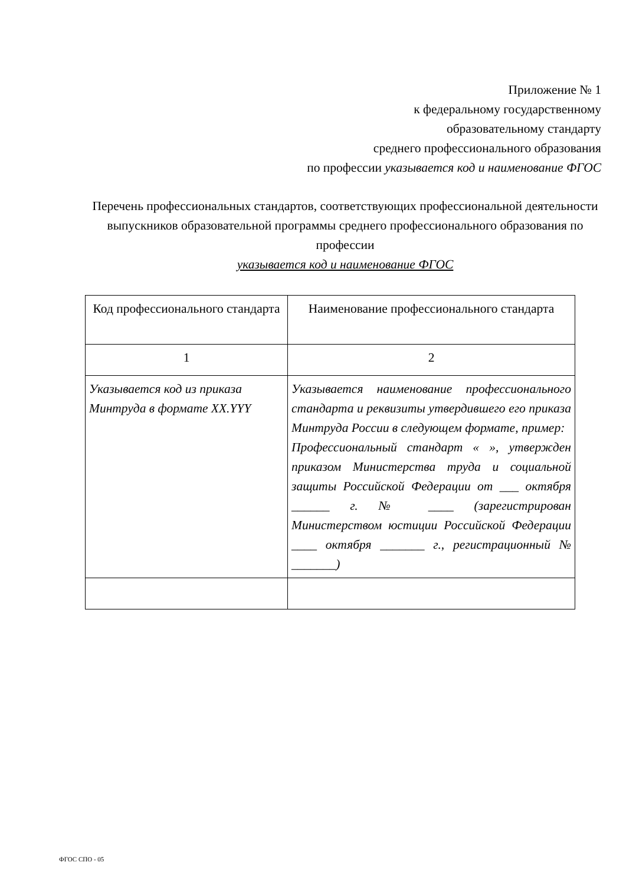Приложение № 1
к федеральному государственному
образовательному стандарту
среднего профессионального образования
по профессии указывается код и наименование ФГОС
Перечень профессиональных стандартов, соответствующих профессиональной деятельности выпускников образовательной программы среднего профессионального образования по профессии
указывается код и наименование ФГОС
| Код профессионального стандарта | Наименование профессионального стандарта |
| --- | --- |
| 1 | 2 |
| Указывается код из приказа Минтруда в формате XX.YYY | Указывается наименование профессионального стандарта и реквизиты утвердившего его приказа Минтруда России в следующем формате, пример: Профессиональный стандарт « », утвержден приказом Министерства труда и социальной защиты Российской Федерации от ___ октября ______ г. № ____ (зарегистрирован Министерством юстиции Российской Федерации ____ октября _______ г., регистрационный № _______) |
ФГОС СПО - 05